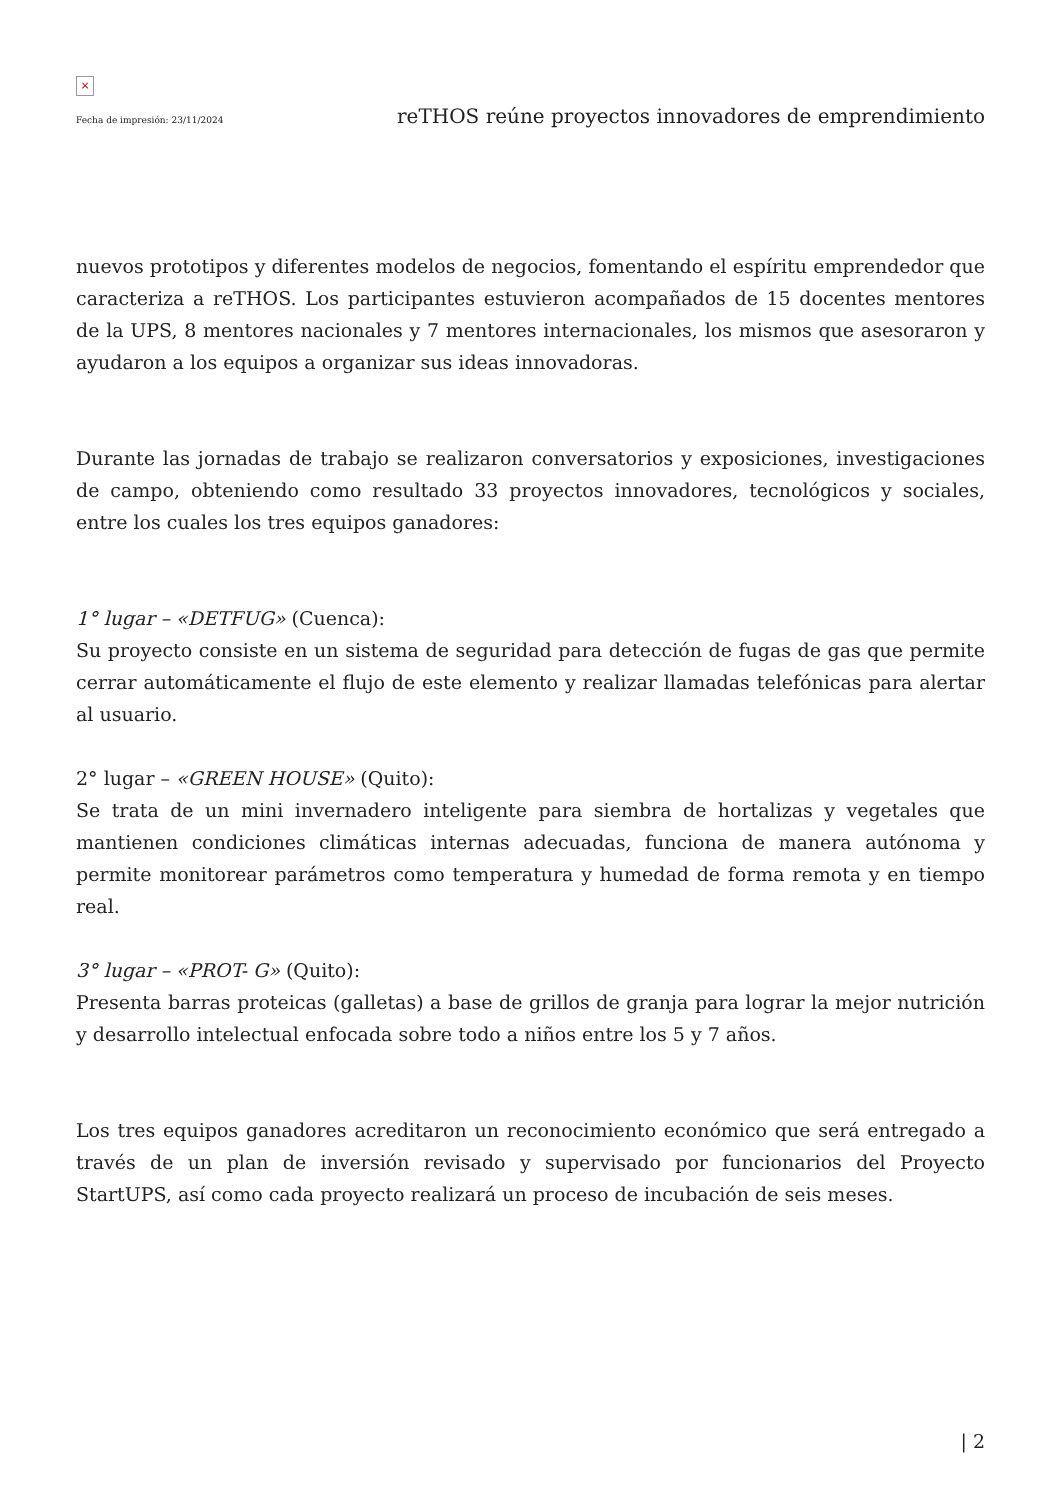×
Fecha de impresión: 23/11/2024 reTHOS reúne proyectos innovadores de emprendimiento
nuevos prototipos y diferentes modelos de negocios, fomentando el espíritu emprendedor que caracteriza a reTHOS. Los participantes estuvieron acompañados de 15 docentes mentores de la UPS, 8 mentores nacionales y 7 mentores internacionales, los mismos que asesoraron y ayudaron a los equipos a organizar sus ideas innovadoras.
Durante las jornadas de trabajo se realizaron conversatorios y exposiciones, investigaciones de campo, obteniendo como resultado 33 proyectos innovadores, tecnológicos y sociales, entre los cuales los tres equipos ganadores:
1° lugar – «DETFUG» (Cuenca):
Su proyecto consiste en un sistema de seguridad para detección de fugas de gas que permite cerrar automáticamente el flujo de este elemento y realizar llamadas telefónicas para alertar al usuario.
2° lugar – «GREEN HOUSE» (Quito):
Se trata de un mini invernadero inteligente para siembra de hortalizas y vegetales que mantienen condiciones climáticas internas adecuadas, funciona de manera autónoma y permite monitorear parámetros como temperatura y humedad de forma remota y en tiempo real.
3° lugar – «PROT- G» (Quito):
Presenta barras proteicas (galletas) a base de grillos de granja para lograr la mejor nutrición y desarrollo intelectual enfocada sobre todo a niños entre los 5 y 7 años.
Los tres equipos ganadores acreditaron un reconocimiento económico que será entregado a través de un plan de inversión revisado y supervisado por funcionarios del Proyecto StartUPS, así como cada proyecto realizará un proceso de incubación de seis meses.
| 2